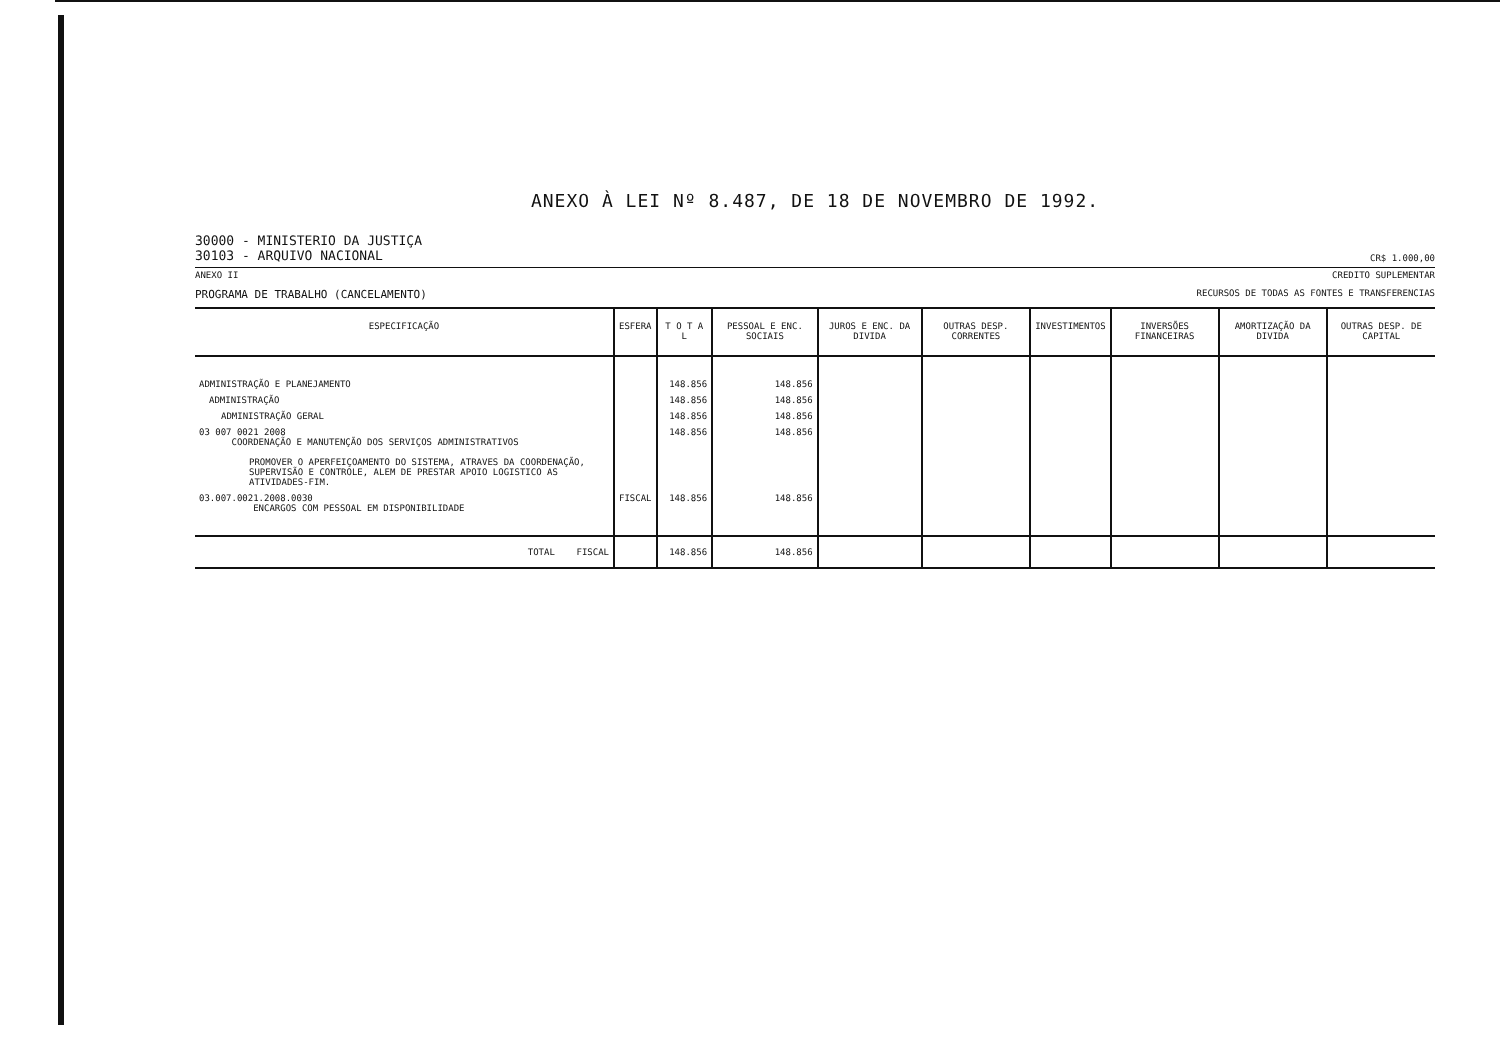ANEXO À LEI Nº 8.487, DE 18 DE NOVEMBRO DE 1992.
30000 - MINISTERIO DA JUSTIÇA
30103 - ARQUIVO NACIONAL
CR$ 1.000,00
ANEXO II CREDITO SUPLEMENTAR
PROGRAMA DE TRABALHO (CANCELAMENTO)
RECURSOS DE TODAS AS FONTES E TRANSFERENCIAS
| ESPECIFICAÇÃO | ESFERA | T O T A L | PESSOAL E ENC. SOCIAIS | JUROS E ENC. DA DIVIDA | OUTRAS DESP. CORRENTES | INVESTIMENTOS | INVERSÕES FINANCEIRAS | AMORTIZAÇÃO DA DIVIDA | OUTRAS DESP. DE CAPITAL |
| --- | --- | --- | --- | --- | --- | --- | --- | --- | --- |
| ADMINISTRAÇÃO E PLANEJAMENTO | | 148.856 | 148.856 | | | | | | |
| ADMINISTRAÇÃO | | 148.856 | 148.856 | | | | | | |
| ADMINISTRAÇÃO GERAL | | 148.856 | 148.856 | | | | | | |
| 03 007 0021 2008 COORDENAÇÃO E MANUTENÇÃO DOS SERVIÇOS ADMINISTRATIVOS PROMOVER O APERFEIÇOAMENTO DO SISTEMA, ATRAVES DA COORDENAÇÃO, SUPERVISÃO E CONTROLE, ALEM DE PRESTAR APOIO LOGISTICO AS ATIVIDADES-FIM. | | 148.856 | 148.856 | | | | | | |
| 03.007.0021.2008.0030 ENCARGOS COM PESSOAL EM DISPONIBILIDADE | FISCAL | 148.856 | 148.856 | | | | | | |
| TOTAL FISCAL | | 148.856 | 148.856 | | | | | | |